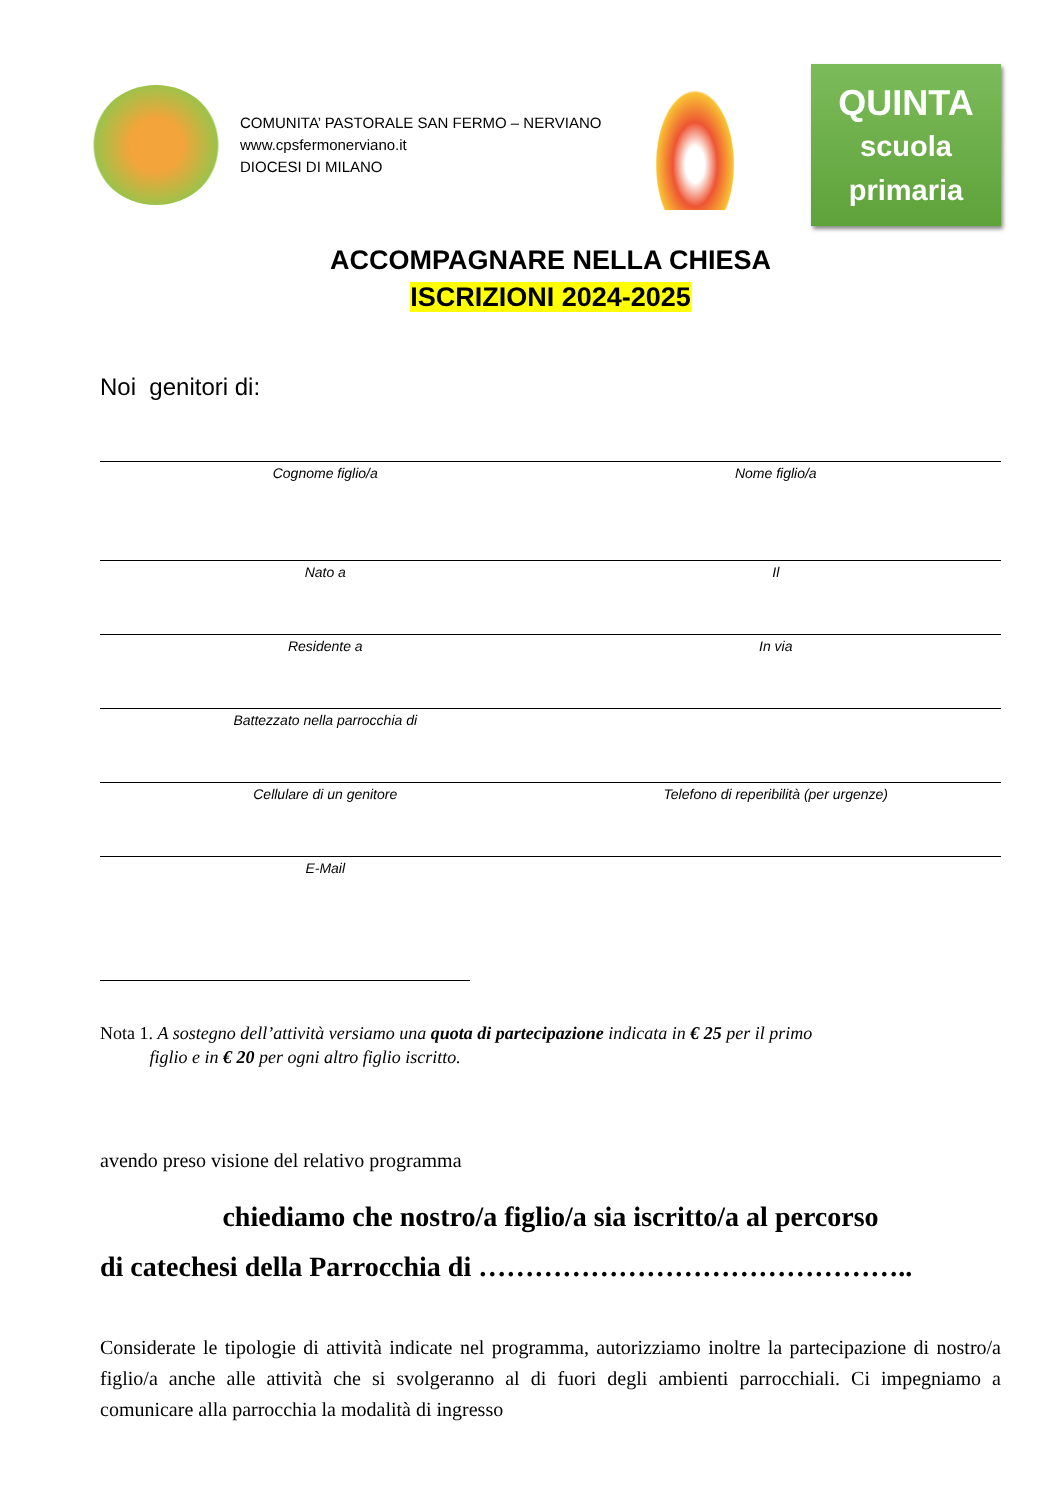COMUNITA’ PASTORALE SAN FERMO – NERVIANO
www.cpsfermonerviano.it
DIOCESI DI MILANO
QUINTA
scuola
primaria
ACCOMPAGNARE NELLA CHIESA
ISCRIZIONI 2024-2025
Noi genitori di:
Cognome figlio/a Nome figlio/a
Nato a Il
Residente a In via
Battezzato nella parrocchia di
Cellulare di un genitore Telefono di reperibilità (per urgenze)
E-Mail
Nota 1. A sostegno dell’attività versiamo una quota di partecipazione indicata in € 25 per il primo
figlio e in € 20 per ogni altro figlio iscritto.
avendo preso visione del relativo programma
chiediamo che nostro/a figlio/a sia iscritto/a al percorso
di catechesi della Parrocchia di ………………………………………..
Considerate le tipologie di attività indicate nel programma, autorizziamo inoltre la partecipazione di nostro/a figlio/a anche alle attività che si svolgeranno al di fuori degli ambienti parrocchiali. Ci impegniamo a comunicare alla parrocchia la modalità di ingresso